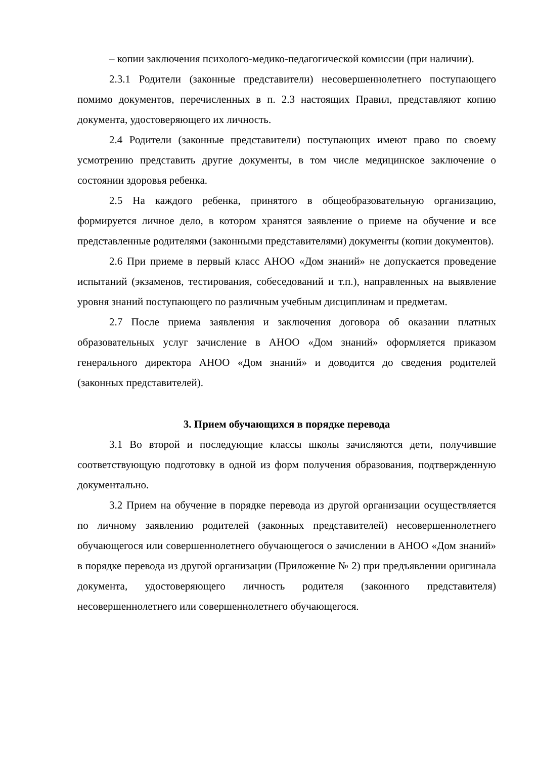– копии заключения психолого-медико-педагогической комиссии (при наличии).
2.3.1 Родители (законные представители) несовершеннолетнего поступающего помимо документов, перечисленных в п. 2.3 настоящих Правил, представляют копию документа, удостоверяющего их личность.
2.4 Родители (законные представители) поступающих имеют право по своему усмотрению представить другие документы, в том числе медицинское заключение о состоянии здоровья ребенка.
2.5 На каждого ребенка, принятого в общеобразовательную организацию, формируется личное дело, в котором хранятся заявление о приеме на обучение и все представленные родителями (законными представителями) документы (копии документов).
2.6 При приеме в первый класс АНОО «Дом знаний» не допускается проведение испытаний (экзаменов, тестирования, собеседований и т.п.), направленных на выявление уровня знаний поступающего по различным учебным дисциплинам и предметам.
2.7 После приема заявления и заключения договора об оказании платных образовательных услуг зачисление в АНОО «Дом знаний» оформляется приказом генерального директора АНОО «Дом знаний» и доводится до сведения родителей (законных представителей).
3. Прием обучающихся в порядке перевода
3.1 Во второй и последующие классы школы зачисляются дети, получившие соответствующую подготовку в одной из форм получения образования, подтвержденную документально.
3.2 Прием на обучение в порядке перевода из другой организации осуществляется по личному заявлению родителей (законных представителей) несовершеннолетнего обучающегося или совершеннолетнего обучающегося о зачислении в АНОО «Дом знаний» в порядке перевода из другой организации (Приложение № 2) при предъявлении оригинала документа, удостоверяющего личность родителя (законного представителя) несовершеннолетнего или совершеннолетнего обучающегося.